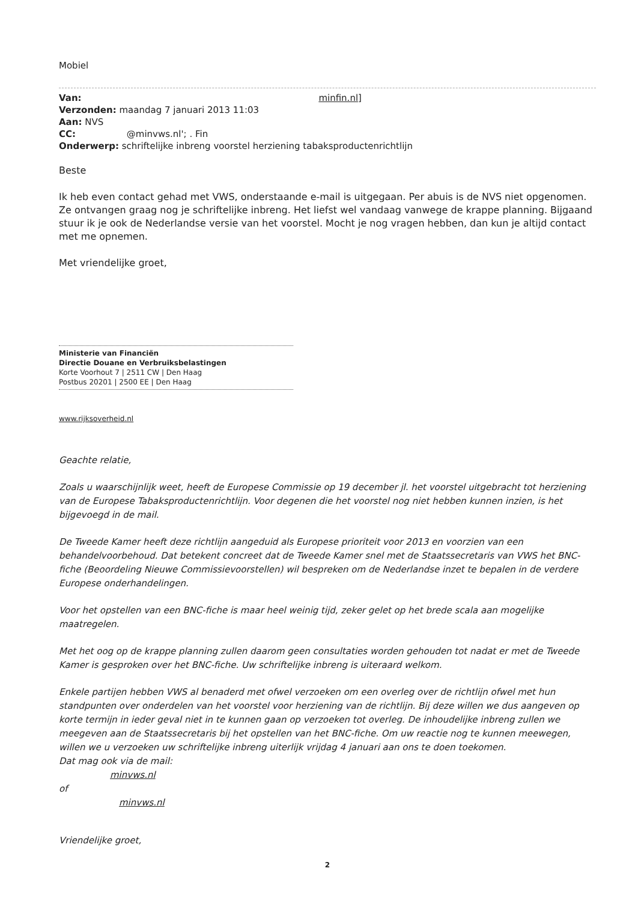Mobiel
Van: minfin.nl]
Verzonden: maandag 7 januari 2013 11:03
Aan: NVS
CC: @minvws.nl'; . Fin
Onderwerp: schriftelijke inbreng voorstel herziening tabaksproductenrichtlijn
Beste
Ik heb even contact gehad met VWS, onderstaande e-mail is uitgegaan. Per abuis is de NVS niet opgenomen. Ze ontvangen graag nog je schriftelijke inbreng. Het liefst wel vandaag vanwege de krappe planning. Bijgaand stuur ik je ook de Nederlandse versie van het voorstel. Mocht je nog vragen hebben, dan kun je altijd contact met me opnemen.
Met vriendelijke groet,
Ministerie van Financiën
Directie Douane en Verbruiksbelastingen
Korte Voorhout 7 | 2511 CW | Den Haag
Postbus 20201 | 2500 EE | Den Haag
www.rijksoverheid.nl
Geachte relatie,
Zoals u waarschijnlijk weet, heeft de Europese Commissie op 19 december jl. het voorstel uitgebracht tot herziening van de Europese Tabaksproductenrichtlijn. Voor degenen die het voorstel nog niet hebben kunnen inzien, is het bijgevoegd in de mail.
De Tweede Kamer heeft deze richtlijn aangeduid als Europese prioriteit voor 2013 en voorzien van een behandelvoorbehoud. Dat betekent concreet dat de Tweede Kamer snel met de Staatssecretaris van VWS het BNC-fiche (Beoordeling Nieuwe Commissievoorstellen) wil bespreken om de Nederlandse inzet te bepalen in de verdere Europese onderhandelingen.
Voor het opstellen van een BNC-fiche is maar heel weinig tijd, zeker gelet op het brede scala aan mogelijke maatregelen.
Met het oog op de krappe planning zullen daarom geen consultaties worden gehouden tot nadat er met de Tweede Kamer is gesproken over het BNC-fiche. Uw schriftelijke inbreng is uiteraard welkom.
Enkele partijen hebben VWS al benaderd met ofwel verzoeken om een overleg over de richtlijn ofwel met hun standpunten over onderdelen van het voorstel voor herziening van de richtlijn. Bij deze willen we dus aangeven op korte termijn in ieder geval niet in te kunnen gaan op verzoeken tot overleg. De inhoudelijke inbreng zullen we meegeven aan de Staatssecretaris bij het opstellen van het BNC-fiche. Om uw reactie nog te kunnen meewegen, willen we u verzoeken uw schriftelijke inbreng uiterlijk vrijdag 4 januari aan ons te doen toekomen.
Dat mag ook via de mail:
minvws.nl
of
minvws.nl
Vriendelijke groet,
2